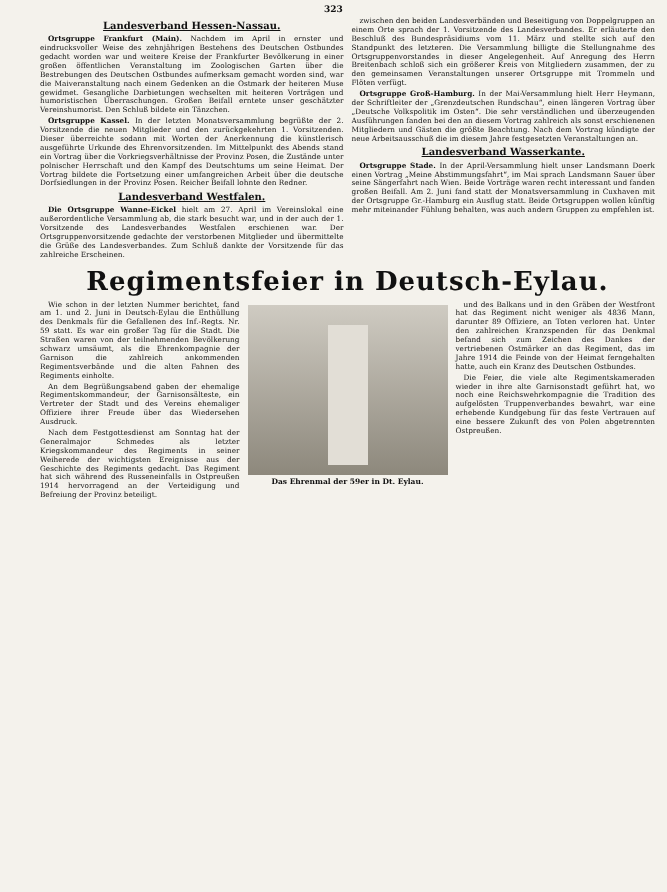323
Landesverband Hessen-Nassau.
Ortsgruppe Frankfurt (Main). Nachdem im April in ernster und eindrucksvoller Weise des zehnjährigen Bestehens des Deutschen Ostbundes gedacht worden war und weitere Kreise der Frankfurter Bevölkerung in einer großen öffentlichen Veranstaltung im Zoologischen Garten über die Bestrebungen des Deutschen Ostbundes aufmerksam gemacht worden sind, war die Maiveranstaltung nach einem Gedenken an die Ostmark der heiteren Muse gewidmet. Gesangliche Darbietungen wechselten mit heiteren Vorträgen und humoristischen Überraschungen. Großen Beifall erntete unser geschätzter Vereinshumorist. Den Schluß bildete ein Tänzchen.
Ortsgruppe Kassel. In der letzten Monatsversammlung begrüßte der 2. Vorsitzende die neuen Mitglieder und den zurückgekehrten 1. Vorsitzenden. Dieser überreichte sodann mit Worten der Anerkennung die künstlerisch ausgeführte Urkunde des Ehrenvorsitzenden. Im Mittelpunkt des Abends stand ein Vortrag über die Vorkriegsverhältnisse der Provinz Posen, die Zustände unter polnischer Herrschaft und den Kampf des Deutschtums um seine Heimat. Der Vortrag bildete die Fortsetzung einer umfangreichen Arbeit über die deutsche Dorfsiedlungen in der Provinz Posen. Reicher Beifall lohnte den Redner.
Landesverband Westfalen.
Die Ortsgruppe Wanne-Eickel hielt am 27. April im Vereinslokal eine außerordentliche Versammlung ab, die stark besucht war, und in der auch der 1. Vorsitzende des Landesverbandes Westfalen erschienen war. Der Ortsgruppenvorsitzende gedachte der verstorbenen Mitglieder und übermittelte die Grüße des Landesverbandes. Zum Schluß dankte der Vorsitzende für das zahlreiche Erscheinen.
zwischen den beiden Landesverbänden und Beseitigung von Doppelgruppen an einem Orte sprach der 1. Vorsitzende des Landesverbandes. Er erläuterte den Beschluß des Bundespräsidiums vom 11. März und stellte sich auf den Standpunkt des letzteren. Die Versammlung billigte die Stellungnahme des Ortsgruppenvorstandes in dieser Angelegenheit. Auf Anregung des Herrn Breitenbach schloß sich ein größerer Kreis von Mitgliedern zusammen, der zu den gemeinsamen Veranstaltungen unserer Ortsgruppe mit Trommeln und Flöten verfügt.
Ortsgruppe Groß-Hamburg. In der Mai-Versammlung hielt Herr Heymann, der Schriftleiter der „Grenzdeutschen Rundschau“, einen längeren Vortrag über „Deutsche Volkspolitik im Osten“. Die sehr verständlichen und überzeugenden Ausführungen fanden bei den an diesem Vortrag zahlreich als sonst erschienenen Mitgliedern und Gästen die größte Beachtung. Nach dem Vortrag kündigte der neue Arbeitsausschuß die im diesem Jahre festgesetzten Veranstaltungen an.
Landesverband Wasserkante.
Ortsgruppe Stade. In der April-Versammlung hielt unser Landsmann Doerk einen Vortrag „Meine Abstimmungsfahrt“, im Mai sprach Landsmann Sauer über seine Sängerfahrt nach Wien. Beide Vorträge waren recht interessant und fanden großen Beifall. Am 2. Juni fand statt der Monatsversammlung in Cuxhaven mit der Ortsgruppe Gr.-Hamburg ein Ausflug statt. Beide Ortsgruppen wollen künftig mehr miteinander Fühlung behalten, was auch andern Gruppen zu empfehlen ist.
Regimentsfeier in Deutsch-Eylau.
Wie schon in der letzten Nummer berichtet, fand am 1. und 2. Juni in Deutsch-Eylau die Enthüllung des Denkmals für die Gefallenen des Inf.-Regts. Nr. 59 statt. Es war ein großer Tag für die Stadt. Die Straßen waren von der teilnehmenden Bevölkerung schwarz umsäumt, als die Ehrenkompagnie der Garnison die zahlreich ankommenden Regimentsverbände und die alten Fahnen des Regiments einholte.
An dem Begrüßungsabend gaben der ehemalige Regimentskommandeur, der Garnisonsälteste, ein Vertreter der Stadt und des Vereins ehemaliger Offiziere ihrer Freude über das Wiedersehen Ausdruck.
Nach dem Festgottesdienst am Sonntag hat der Generalmajor Schmedes als letzter Kriegskommandeur des Regiments in seiner Weiherede der wichtigsten Ereignisse aus der Geschichte des Regiments gedacht. Das Regiment hat sich während des Russeneinfalls in Ostpreußen 1914 hervorragend an der Verteidigung und Befreiung der Provinz beteiligt.
Das Ehrenmal der 59er in Dt. Eylau.
und des Balkans und in den Gräben der Westfront hat das Regiment nicht weniger als 4836 Mann, darunter 89 Offiziere, an Toten verloren hat. Unter den zahlreichen Kranzspenden für das Denkmal befand sich zum Zeichen des Dankes der vertriebenen Ostmärker an das Regiment, das im Jahre 1914 die Feinde von der Heimat ferngehalten hatte, auch ein Kranz des Deutschen Ostbundes.
Die Feier, die viele alte Regimentskameraden wieder in ihre alte Garnisonstadt geführt hat, wo noch eine Reichswehrkompagnie die Tradition des aufgelösten Truppenverbandes bewahrt, war eine erhebende Kundgebung für das feste Vertrauen auf eine bessere Zukunft des von Polen abgetrennten Ostpreußen.